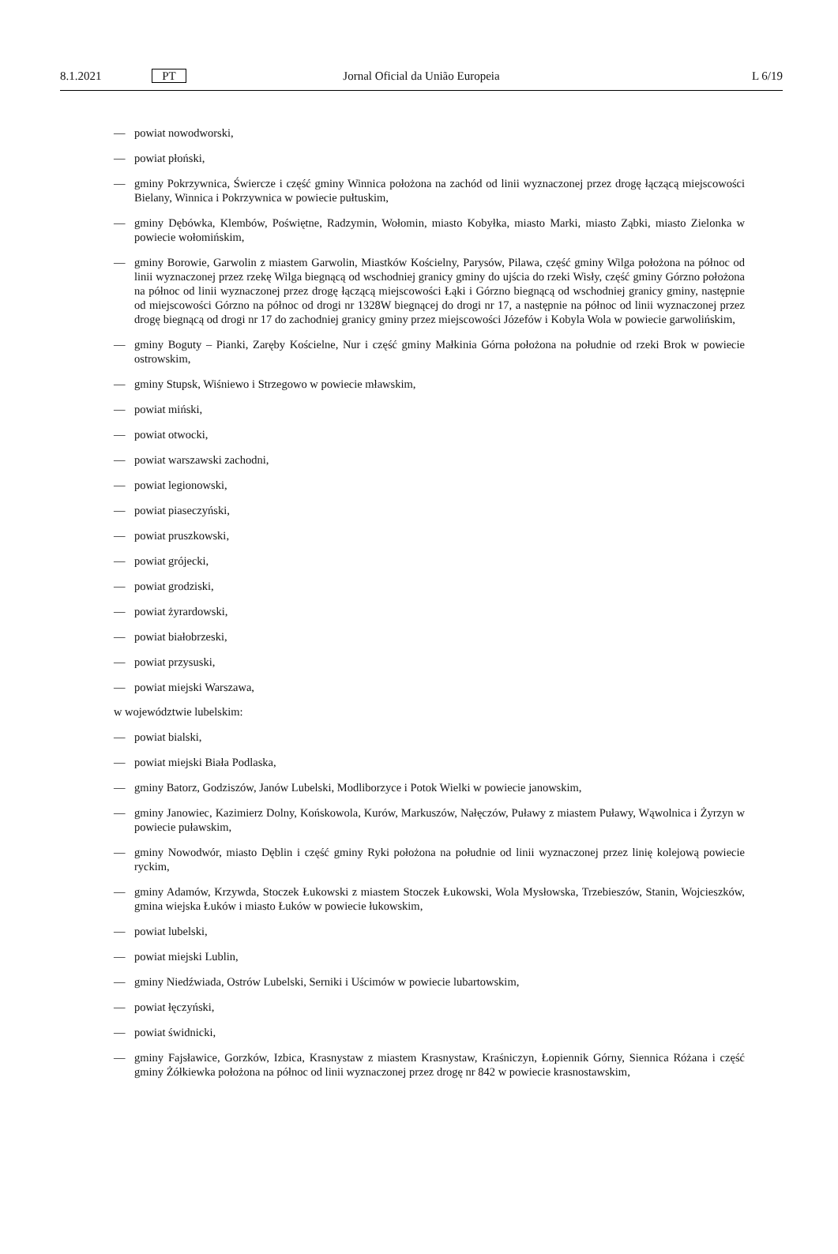8.1.2021 PT Jornal Oficial da União Europeia L 6/19
— powiat nowodworski,
— powiat płoński,
— gminy Pokrzywnica, Świercze i część gminy Winnica położona na zachód od linii wyznaczonej przez drogę łączącą miejscowości Bielany, Winnica i Pokrzywnica w powiecie pułtuskim,
— gminy Dębówka, Klembów, Poświętne, Radzymin, Wołomin, miasto Kobyłka, miasto Marki, miasto Ząbki, miasto Zielonka w powiecie wołomińskim,
— gminy Borowie, Garwolin z miastem Garwolin, Miastków Kościelny, Parysów, Pilawa, część gminy Wilga położona na północ od linii wyznaczonej przez rzekę Wilga biegnącą od wschodniej granicy gminy do ujścia do rzeki Wisły, część gminy Górzno położona na północ od linii wyznaczonej przez drogę łączącą miejscowości Łąki i Górzno biegnącą od wschodniej granicy gminy, następnie od miejscowości Górzno na północ od drogi nr 1328W biegnącej do drogi nr 17, a następnie na północ od linii wyznaczonej przez drogę biegnącą od drogi nr 17 do zachodniej granicy gminy przez miejscowości Józefów i Kobyla Wola w powiecie garwolińskim,
— gminy Boguty – Pianki, Zaręby Kościelne, Nur i część gminy Małkinia Górna położona na południe od rzeki Brok w powiecie ostrowskim,
— gminy Stupsk, Wiśniewo i Strzegowo w powiecie mławskim,
— powiat miński,
— powiat otwocki,
— powiat warszawski zachodni,
— powiat legionowski,
— powiat piaseczyński,
— powiat pruszkowski,
— powiat grójecki,
— powiat grodziski,
— powiat żyrardowski,
— powiat białobrzeski,
— powiat przysuski,
— powiat miejski Warszawa,
w województwie lubelskim:
— powiat bialski,
— powiat miejski Biała Podlaska,
— gminy Batorz, Godziszów, Janów Lubelski, Modliborzyce i Potok Wielki w powiecie janowskim,
— gminy Janowiec, Kazimierz Dolny, Końskowola, Kurów, Markuszów, Nałęczów, Puławy z miastem Puławy, Wąwolnica i Żyrzyn w powiecie puławskim,
— gminy Nowodwór, miasto Dęblin i część gminy Ryki położona na południe od linii wyznaczonej przez linię kolejową powiecie ryckim,
— gminy Adamów, Krzywda, Stoczek Łukowski z miastem Stoczek Łukowski, Wola Mysłowska, Trzebieszów, Stanin, Wojcieszków, gmina wiejska Łuków i miasto Łuków w powiecie łukowskim,
— powiat lubelski,
— powiat miejski Lublin,
— gminy Niedźwiada, Ostrów Lubelski, Serniki i Uścimów w powiecie lubartowskim,
— powiat łęczyński,
— powiat świdnicki,
— gminy Fajsławice, Gorzków, Izbica, Krasnystaw z miastem Krasnystaw, Kraśniczyn, Łopiennik Górny, Siennica Różana i część gminy Żółkiewka położona na północ od linii wyznaczonej przez drogę nr 842 w powiecie krasnostawskim,